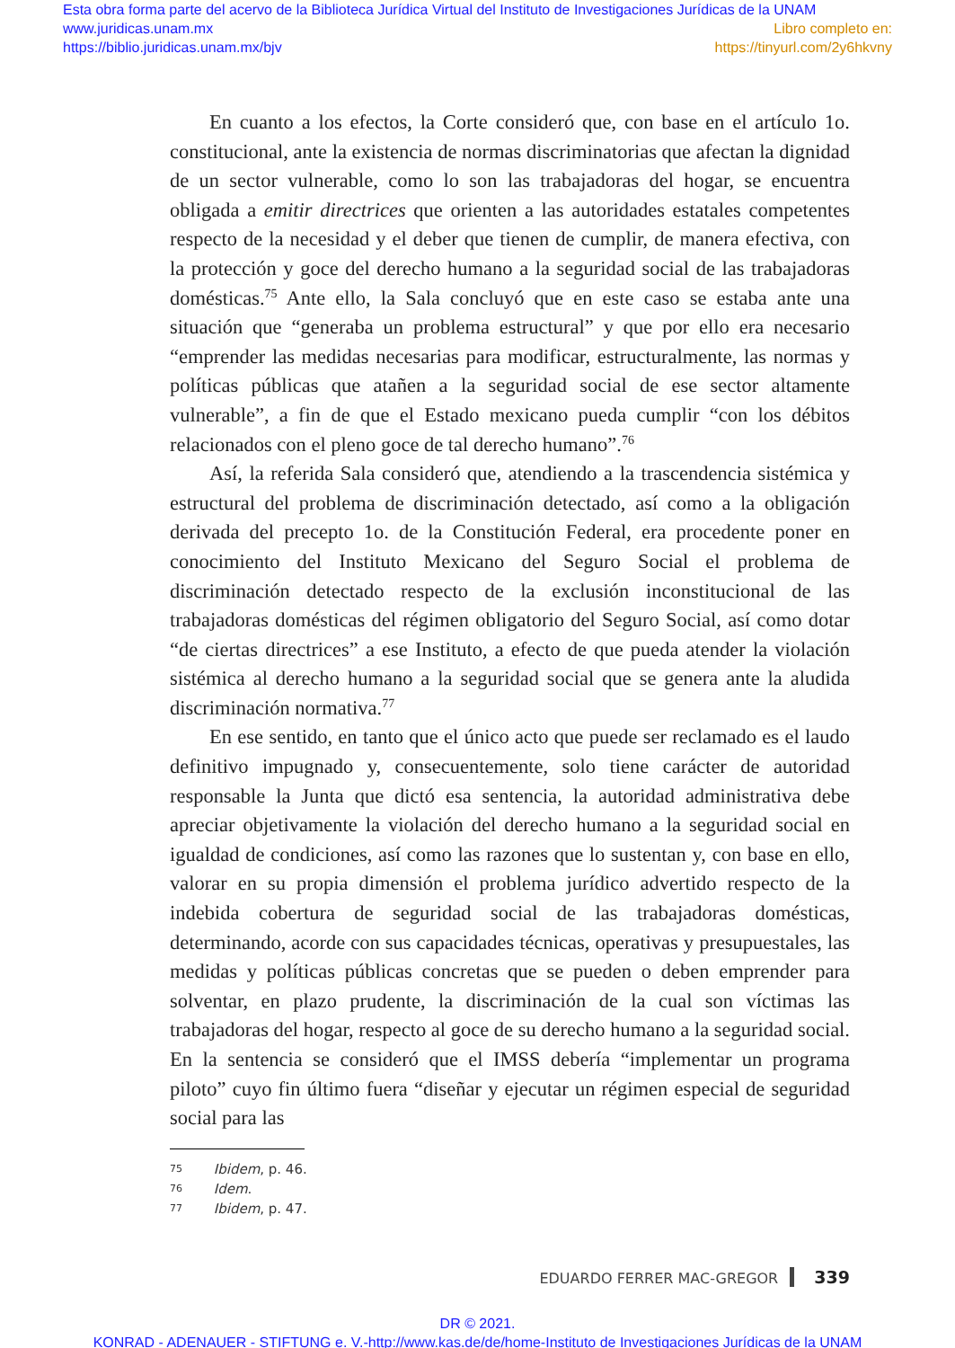Esta obra forma parte del acervo de la Biblioteca Jurídica Virtual del Instituto de Investigaciones Jurídicas de la UNAM
www.juridicas.unam.mx
https://biblio.juridicas.unam.mx/bjv
Libro completo en:
https://tinyurl.com/2y6hkvny
En cuanto a los efectos, la Corte consideró que, con base en el artículo 1o. constitucional, ante la existencia de normas discriminatorias que afectan la dignidad de un sector vulnerable, como lo son las trabajadoras del hogar, se encuentra obligada a emitir directrices que orienten a las autoridades estatales competentes respecto de la necesidad y el deber que tienen de cumplir, de manera efectiva, con la protección y goce del derecho humano a la seguridad social de las trabajadoras domésticas.<sup>75</sup> Ante ello, la Sala concluyó que en este caso se estaba ante una situación que “generaba un problema estructural” y que por ello era necesario “emprender las medidas necesarias para modificar, estructuralmente, las normas y políticas públicas que atañen a la seguridad social de ese sector altamente vulnerable”, a fin de que el Estado mexicano pueda cumplir “con los débitos relacionados con el pleno goce de tal derecho humano”.<sup>76</sup>
Así, la referida Sala consideró que, atendiendo a la trascendencia sistémica y estructural del problema de discriminación detectado, así como a la obligación derivada del precepto 1o. de la Constitución Federal, era procedente poner en conocimiento del Instituto Mexicano del Seguro Social el problema de discriminación detectado respecto de la exclusión inconstitucional de las trabajadoras domésticas del régimen obligatorio del Seguro Social, así como dotar “de ciertas directrices” a ese Instituto, a efecto de que pueda atender la violación sistémica al derecho humano a la seguridad social que se genera ante la aludida discriminación normativa.<sup>77</sup>
En ese sentido, en tanto que el único acto que puede ser reclamado es el laudo definitivo impugnado y, consecuentemente, solo tiene carácter de autoridad responsable la Junta que dictó esa sentencia, la autoridad administrativa debe apreciar objetivamente la violación del derecho humano a la seguridad social en igualdad de condiciones, así como las razones que lo sustentan y, con base en ello, valorar en su propia dimensión el problema jurídico advertido respecto de la indebida cobertura de seguridad social de las trabajadoras domésticas, determinando, acorde con sus capacidades técnicas, operativas y presupuestales, las medidas y políticas públicas concretas que se pueden o deben emprender para solventar, en plazo prudente, la discriminación de la cual son víctimas las trabajadoras del hogar, respecto al goce de su derecho humano a la seguridad social. En la sentencia se consideró que el IMSS debería “implementar un programa piloto” cuyo fin último fuera “diseñar y ejecutar un régimen especial de seguridad social para las
75 Ibidem, p. 46.
76 Idem.
77 Ibidem, p. 47.
EDUARDO FERRER MAC-GREGOR 339
DR © 2021.
KONRAD - ADENAUER - STIFTUNG e. V.-http://www.kas.de/de/home-Instituto de Investigaciones Jurídicas de la UNAM